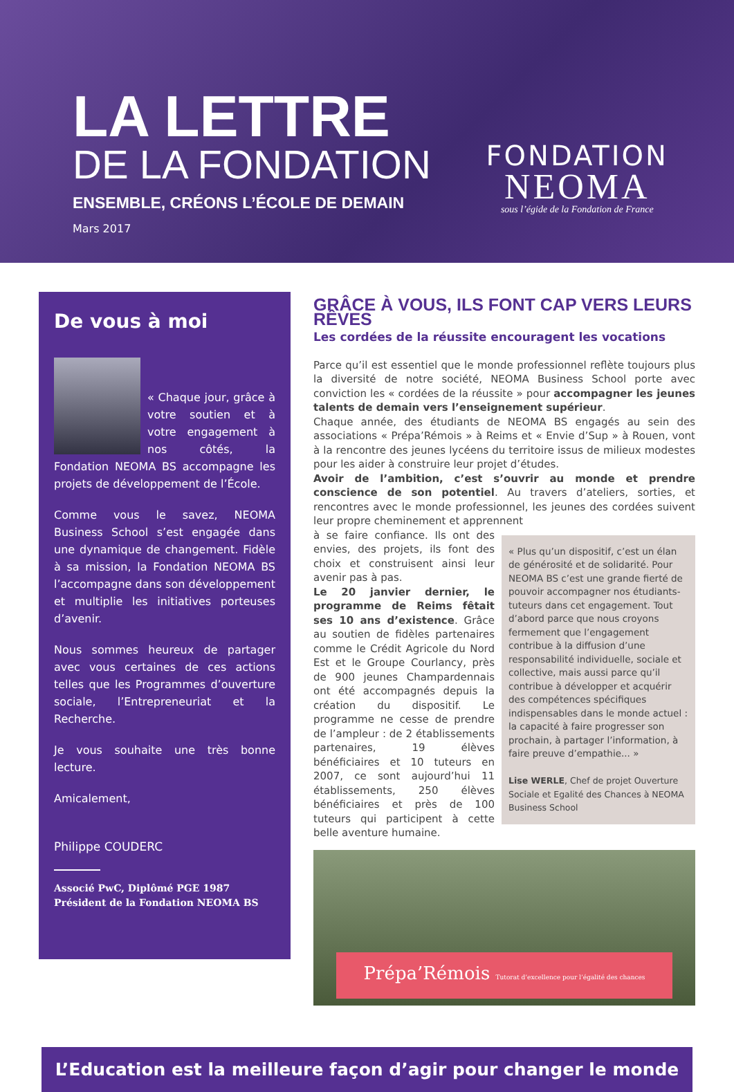LA LETTRE
DE LA FONDATION
ENSEMBLE, CRÉONS L’ÉCOLE DE DEMAIN
Mars 2017
FONDATION
NEOMA
sous l’égide de la Fondation de France
De vous à moi
« Chaque jour, grâce à votre soutien et à votre engagement à nos côtés, la Fondation NEOMA BS accompagne les projets de développement de l’École.
Comme vous le savez, NEOMA Business School s’est engagée dans une dynamique de changement. Fidèle à sa mission, la Fondation NEOMA BS l’accompagne dans son développement et multiplie les initiatives porteuses d’avenir.
Nous sommes heureux de partager avec vous certaines de ces actions telles que les Programmes d’ouverture sociale, l’Entrepreneuriat et la Recherche.
Je vous souhaite une très bonne lecture.
Amicalement,
Philippe COUDERC
Associé PwC, Diplômé PGE 1987
Président de la Fondation NEOMA BS
GRÂCE À VOUS, ILS FONT CAP VERS LEURS RÊVES
Les cordées de la réussite encouragent les vocations
Parce qu’il est essentiel que le monde professionnel reflète toujours plus la diversité de notre société, NEOMA Business School porte avec conviction les « cordées de la réussite » pour accompagner les jeunes talents de demain vers l’enseignement supérieur.
Chaque année, des étudiants de NEOMA BS engagés au sein des associations « Prépa’Rémois » à Reims et « Envie d’Sup » à Rouen, vont à la rencontre des jeunes lycéens du territoire issus de milieux modestes pour les aider à construire leur projet d’études.
Avoir de l’ambition, c’est s’ouvrir au monde et prendre conscience de son potentiel. Au travers d’ateliers, sorties, et rencontres avec le monde professionnel, les jeunes des cordées suivent leur propre cheminement et apprennent
« Plus qu’un dispositif, c’est un élan de générosité et de solidarité. Pour NEOMA BS c’est une grande fierté de pouvoir accompagner nos étudiants-tuteurs dans cet engagement. Tout d’abord parce que nous croyons fermement que l’engagement contribue à la diffusion d’une responsabilité individuelle, sociale et collective, mais aussi parce qu’il contribue à développer et acquérir des compétences spécifiques indispensables dans le monde actuel : la capacité à faire progresser son prochain, à partager l’information, à faire preuve d’empathie... »
Lise WERLE, Chef de projet Ouverture Sociale et Egalité des Chances à NEOMA Business School
à se faire confiance. Ils ont des envies, des projets, ils font des choix et construisent ainsi leur avenir pas à pas.
Le 20 janvier dernier, le programme de Reims fêtait ses 10 ans d’existence. Grâce au soutien de fidèles partenaires comme le Crédit Agricole du Nord Est et le Groupe Courlancy, près de 900 jeunes Champardennais ont été accompagnés depuis la création du dispositif. Le programme ne cesse de prendre de l’ampleur : de 2 établissements partenaires, 19 élèves bénéficiaires et 10 tuteurs en 2007, ce sont aujourd’hui 11 établissements, 250 élèves bénéficiaires et près de 100 tuteurs qui participent à cette belle aventure humaine.
Prépa’Rémois Tutorat d’excellence pour l’égalité des chances
L’Education est la meilleure façon d’agir pour changer le monde